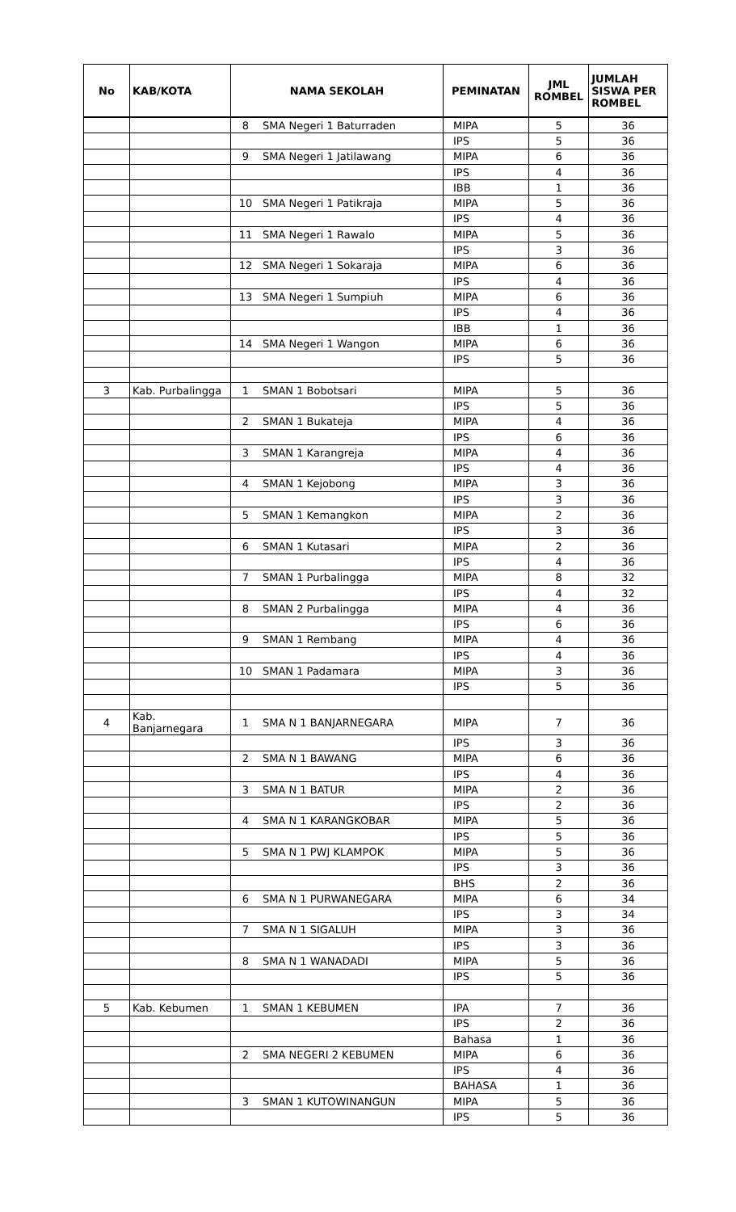| No | KAB/KOTA | NAMA SEKOLAH | | PEMINATAN | JML ROMBEL | JUMLAH SISWA PER ROMBEL |
| --- | --- | --- | --- | --- | --- | --- |
| | | 8 | SMA Negeri 1 Baturraden | MIPA | 5 | 36 |
| | | | | IPS | 5 | 36 |
| | | 9 | SMA Negeri 1 Jatilawang | MIPA | 6 | 36 |
| | | | | IPS | 4 | 36 |
| | | | | IBB | 1 | 36 |
| | | 10 | SMA Negeri 1 Patikraja | MIPA | 5 | 36 |
| | | | | IPS | 4 | 36 |
| | | 11 | SMA Negeri 1 Rawalo | MIPA | 5 | 36 |
| | | | | IPS | 3 | 36 |
| | | 12 | SMA Negeri 1 Sokaraja | MIPA | 6 | 36 |
| | | | | IPS | 4 | 36 |
| | | 13 | SMA Negeri 1 Sumpiuh | MIPA | 6 | 36 |
| | | | | IPS | 4 | 36 |
| | | | | IBB | 1 | 36 |
| | | 14 | SMA Negeri 1 Wangon | MIPA | 6 | 36 |
| | | | | IPS | 5 | 36 |
| 3 | Kab. Purbalingga | 1 | SMAN 1 Bobotsari | MIPA | 5 | 36 |
| | | | | IPS | 5 | 36 |
| | | 2 | SMAN 1 Bukateja | MIPA | 4 | 36 |
| | | | | IPS | 6 | 36 |
| | | 3 | SMAN 1 Karangreja | MIPA | 4 | 36 |
| | | | | IPS | 4 | 36 |
| | | 4 | SMAN 1 Kejobong | MIPA | 3 | 36 |
| | | | | IPS | 3 | 36 |
| | | 5 | SMAN 1 Kemangkon | MIPA | 2 | 36 |
| | | | | IPS | 3 | 36 |
| | | 6 | SMAN 1 Kutasari | MIPA | 2 | 36 |
| | | | | IPS | 4 | 36 |
| | | 7 | SMAN 1 Purbalingga | MIPA | 8 | 32 |
| | | | | IPS | 4 | 32 |
| | | 8 | SMAN 2 Purbalingga | MIPA | 4 | 36 |
| | | | | IPS | 6 | 36 |
| | | 9 | SMAN 1 Rembang | MIPA | 4 | 36 |
| | | | | IPS | 4 | 36 |
| | | 10 | SMAN 1 Padamara | MIPA | 3 | 36 |
| | | | | IPS | 5 | 36 |
| 4 | Kab. Banjarnegara | 1 | SMA N 1 BANJARNEGARA | MIPA | 7 | 36 |
| | | | | IPS | 3 | 36 |
| | | 2 | SMA N 1 BAWANG | MIPA | 6 | 36 |
| | | | | IPS | 4 | 36 |
| | | 3 | SMA N 1 BATUR | MIPA | 2 | 36 |
| | | | | IPS | 2 | 36 |
| | | 4 | SMA N 1 KARANGKOBAR | MIPA | 5 | 36 |
| | | | | IPS | 5 | 36 |
| | | 5 | SMA N 1 PWJ KLAMPOK | MIPA | 5 | 36 |
| | | | | IPS | 3 | 36 |
| | | | | BHS | 2 | 36 |
| | | 6 | SMA N 1 PURWANEGARA | MIPA | 6 | 34 |
| | | | | IPS | 3 | 34 |
| | | 7 | SMA N 1 SIGALUH | MIPA | 3 | 36 |
| | | | | IPS | 3 | 36 |
| | | 8 | SMA N 1 WANADADI | MIPA | 5 | 36 |
| | | | | IPS | 5 | 36 |
| 5 | Kab. Kebumen | 1 | SMAN 1 KEBUMEN | IPA | 7 | 36 |
| | | | | IPS | 2 | 36 |
| | | | | Bahasa | 1 | 36 |
| | | 2 | SMA NEGERI 2 KEBUMEN | MIPA | 6 | 36 |
| | | | | IPS | 4 | 36 |
| | | | | BAHASA | 1 | 36 |
| | | 3 | SMAN 1 KUTOWINANGUN | MIPA | 5 | 36 |
| | | | | IPS | 5 | 36 |